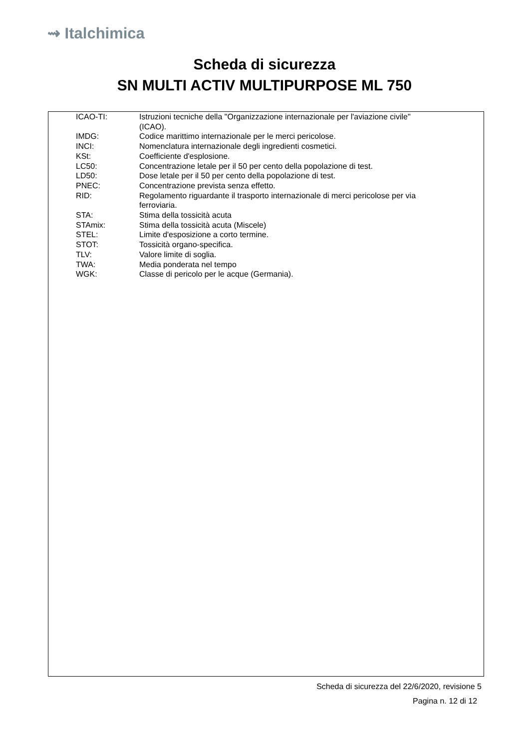⇝ Italchimica
Scheda di sicurezza
SN MULTI ACTIV MULTIPURPOSE ML 750
| ICAO-TI: | Istruzioni tecniche della "Organizzazione internazionale per l'aviazione civile" (ICAO). |
| IMDG: | Codice marittimo internazionale per le merci pericolose. |
| INCI: | Nomenclatura internazionale degli ingredienti cosmetici. |
| KSt: | Coefficiente d'esplosione. |
| LC50: | Concentrazione letale per il 50 per cento della popolazione di test. |
| LD50: | Dose letale per il 50 per cento della popolazione di test. |
| PNEC: | Concentrazione prevista senza effetto. |
| RID: | Regolamento riguardante il trasporto internazionale di merci pericolose per via ferroviaria. |
| STA: | Stima della tossicità acuta |
| STAmix: | Stima della tossicità acuta (Miscele) |
| STEL: | Limite d'esposizione a corto termine. |
| STOT: | Tossicità organo-specifica. |
| TLV: | Valore limite di soglia. |
| TWA: | Media ponderata nel tempo |
| WGK: | Classe di pericolo per le acque (Germania). |
Scheda di sicurezza del 22/6/2020, revisione 5
Pagina n. 12 di 12